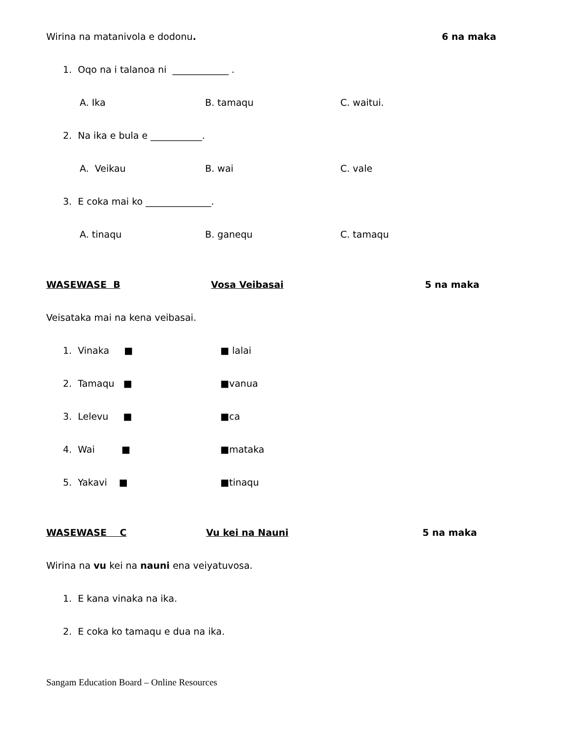Wirina na matanivola e dodonu. 6 na maka
1. Oqo na i talanoa ni ____________ .
A. Ika B. tamaqu C. waitui.
2. Na ika e bula e ___________.
A. Veikau B. wai C. vale
3. E coka mai ko ______________.
A. tinaqu B. ganequ C. tamaqu
WASEWASE B Vosa Veibasai 5 na maka
Veisataka mai na kena veibasai.
1. Vinaka ■ ■ lalai
2. Tamaqu ■ ■vanua
3. Lelevu ■ ■ca
4. Wai ■ ■mataka
5. Yakavi ■ ■tinaqu
WASEWASE C Vu kei na Nauni 5 na maka
Wirina na vu kei na nauni ena veiyatuvosa.
1. E kana vinaka na ika.
2. E coka ko tamaqu e dua na ika.
Sangam Education Board – Online Resources